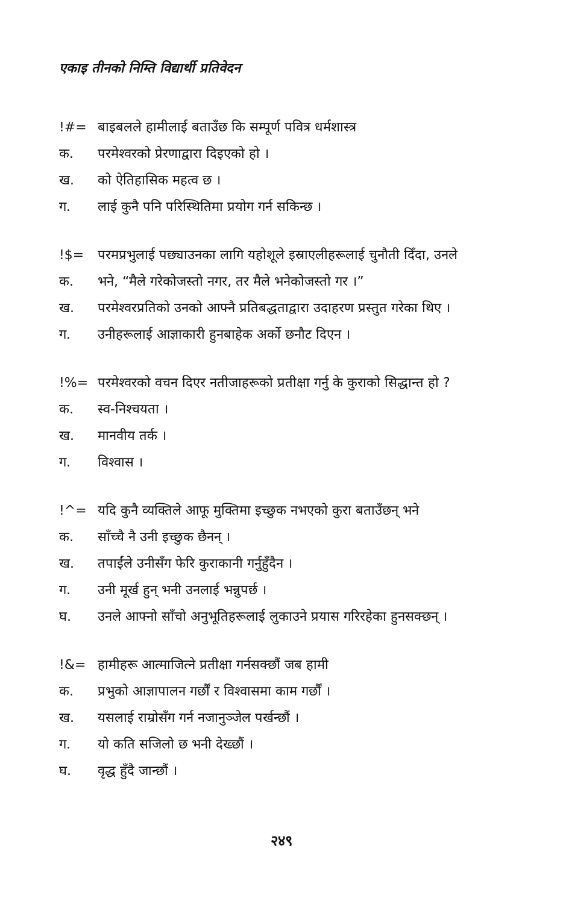एकाइ तीनको निम्ति विद्यार्थी प्रतिवेदन
!#= बाइबलले हामीलाई बताउँछ कि सम्पूर्ण पवित्र धर्मशास्त्र
क. परमेश्‍वरको प्रेरणाद्वारा दिइएको हो ।
ख. को ऐतिहासिक महत्व छ ।
ग. लाई कुनै पनि परिस्थितिमा प्रयोग गर्न सकिन्छ ।
!$= परमप्रभुलाई पछ्याउनका लागि यहोशूले इस्राएलीहरूलाई चुनौती दिँदा, उनले
क. भने, “मैले गरेकोजस्तो नगर, तर मैले भनेकोजस्तो गर ।”
ख. परमेश्‍वरप्रतिको उनको आफ्नै प्रतिबद्धताद्वारा उदाहरण प्रस्तुत गरेका थिए ।
ग. उनीहरूलाई आज्ञाकारी हुनबाहेक अर्को छनौट दिएन ।
!%= परमेश्‍वरको वचन दिएर नतीजाहरूको प्रतीक्षा गर्नु के कुराको सिद्धान्त हो ?
क. स्व-निश्‍चयता ।
ख. मानवीय तर्क ।
ग. विश्‍वास ।
!^= यदि कुनै व्यक्तिले आफू मुक्तिमा इच्छुक नभएको कुरा बताउँछन् भने
क. साँच्चै नै उनी इच्छुक छैनन् ।
ख. तपाईंले उनीसँग फेरि कुराकानी गर्नुहुँदैन ।
ग. उनी मूर्ख हुन् भनी उनलाई भन्नुपर्छ ।
घ. उनले आफ्नो साँचो अनुभूतिहरूलाई लुकाउने प्रयास गरिरहेका हुनसक्छन् ।
!&= हामीहरू आत्माजित्ने प्रतीक्षा गर्नसक्छौं जब हामी
क. प्रभुको आज्ञापालन गर्छौं र विश्‍वासमा काम गर्छौं ।
ख. यसलाई राम्रोसँग गर्न नजानुञ्जेल पर्खन्छौं ।
ग. यो कति सजिलो छ भनी देख्छौं ।
घ. वृद्ध हुँदै जान्छौं ।
२४९